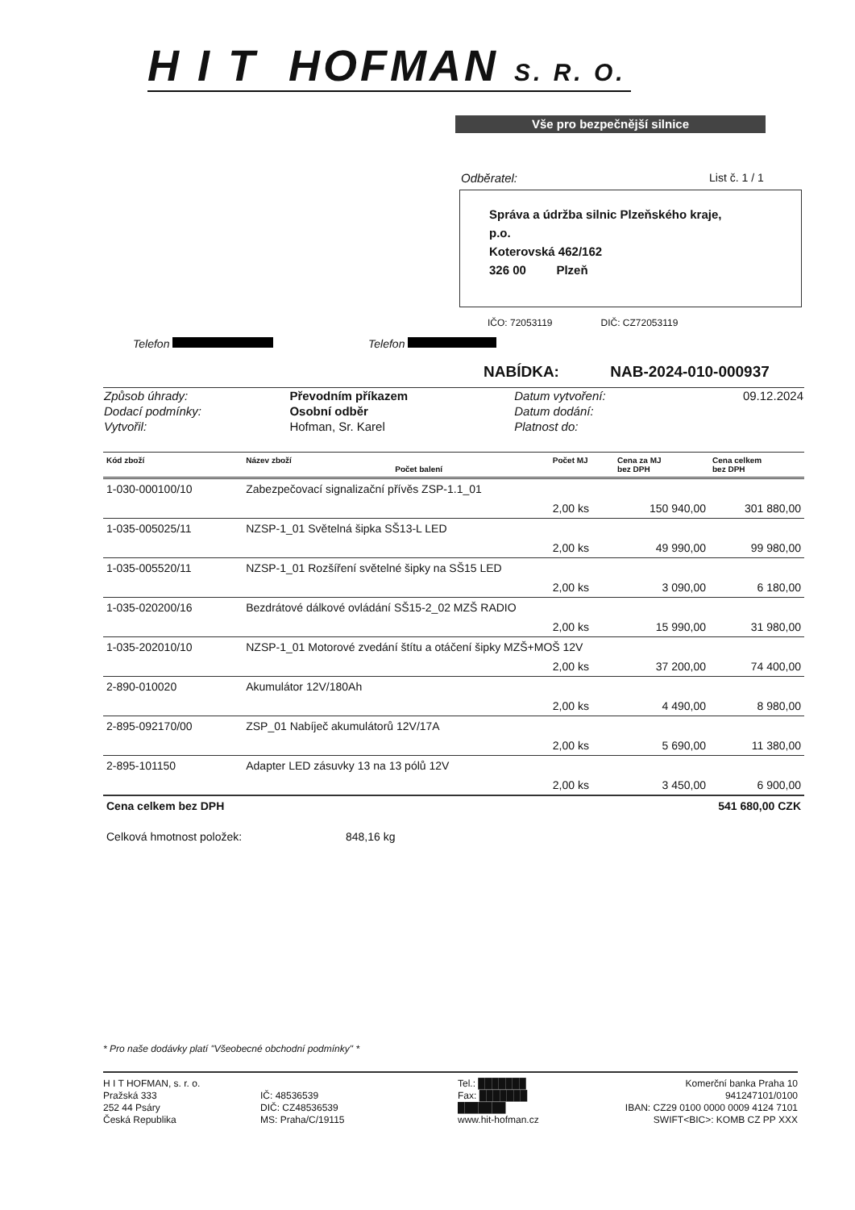H I T HOFMAN S. R. O.
Vše pro bezpečnější silnice
Odběratel: List č. 1 / 1
Správa a údržba silnic Plzeňského kraje,
p.o.
Koterovská 462/162
326 00 Plzeň
IČO: 72053119 DIČ: CZ72053119
Telefon Telefon
NABÍDKA: NAB-2024-010-000937
| Způsob úhrady: | Převodním příkazem | Datum vytvoření: | 09.12.2024 |
| Dodací podmínky: | Osobní odběr | Datum dodání: | |
| Vytvořil: | Hofman, Sr. Karel | Platnost do: | |
| Kód zboží | Název zboží Počet balení | Počet MJ | Cena za MJ bez DPH | Cena celkem bez DPH |
| --- | --- | --- | --- | --- |
| 1-030-000100/10 | Zabezpečovací signalizační přívěs ZSP-1.1_01 | | | |
| | | 2,00 ks | 150 940,00 | 301 880,00 |
| 1-035-005025/11 | NZSP-1_01 Světelná šipka SŠ13-L LED | | | |
| | | 2,00 ks | 49 990,00 | 99 980,00 |
| 1-035-005520/11 | NZSP-1_01 Rozšíření světelné šipky na SŠ15 LED | | | |
| | | 2,00 ks | 3 090,00 | 6 180,00 |
| 1-035-020200/16 | Bezdrátové dálkové ovládání SŠ15-2_02 MZŠ RADIO | | | |
| | | 2,00 ks | 15 990,00 | 31 980,00 |
| 1-035-202010/10 | NZSP-1_01 Motorové zvedání štítu a otáčení šipky MZŠ+MOŠ 12V | | | |
| | | 2,00 ks | 37 200,00 | 74 400,00 |
| 2-890-010020 | Akumulátor 12V/180Ah | | | |
| | | 2,00 ks | 4 490,00 | 8 980,00 |
| 2-895-092170/00 | ZSP_01 Nabíječ akumulátorů 12V/17A | | | |
| | | 2,00 ks | 5 690,00 | 11 380,00 |
| 2-895-101150 | Adapter LED zásuvky 13 na 13 pólů 12V | | | |
| | | 2,00 ks | 3 450,00 | 6 900,00 |
| Cena celkem bez DPH | | | 541 680,00 CZK | |
| Celková hmotnost položek: 848,16 kg | | | | |
* Pro naše dodávky platí "Všeobecné obchodní podmínky" *
H I T HOFMAN, s. r. o.
Pražská 333
252 44 Psáry
Česká Republika
IČ: 48536539
DIČ: CZ48536539
MS: Praha/C/19115
Tel.: ███████
Fax: ███████
███████
www.hit-hofman.cz
Komerční banka Praha 10
941247101/0100
IBAN: CZ29 0100 0000 0009 4124 7101
SWIFT<BIC>: KOMB CZ PP XXX